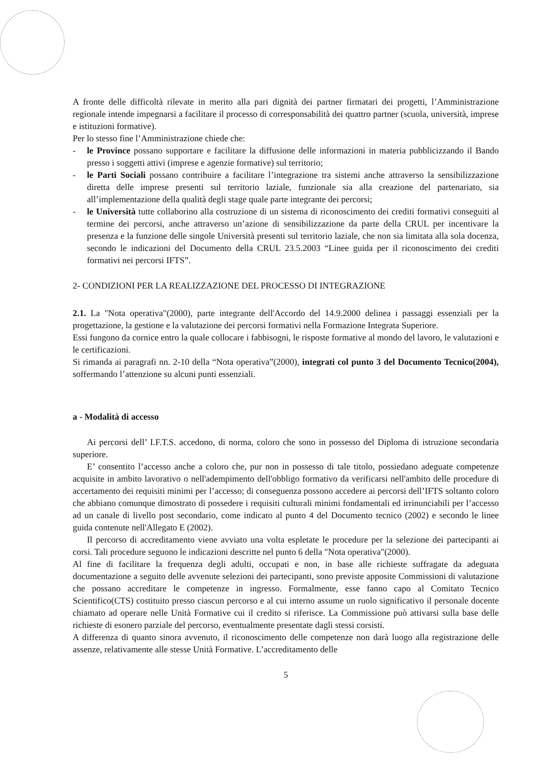A fronte delle difficoltà rilevate in merito alla pari dignità dei partner firmatari dei progetti, l’Amministrazione regionale intende impegnarsi a facilitare il processo di corresponsabilità dei quattro partner (scuola, università, imprese e istituzioni formative).
Per lo stesso fine l’Amministrazione chiede che:
- le Province possano supportare e facilitare la diffusione delle informazioni in materia pubblicizzando il Bando presso i soggetti attivi (imprese e agenzie formative) sul territorio;
- le Parti Sociali possano contribuire a facilitare l’integrazione tra sistemi anche attraverso la sensibilizzazione diretta delle imprese presenti sul territorio laziale, funzionale sia alla creazione del partenariato, sia all’implementazione della qualità degli stage quale parte integrante dei percorsi;
- le Università tutte collaborino alla costruzione di un sistema di riconoscimento dei crediti formativi conseguiti al termine dei percorsi, anche attraverso un’azione di sensibilizzazione da parte della CRUL per incentivare la presenza e la funzione delle singole Università presenti sul territorio laziale, che non sia limitata alla sola docenza, secondo le indicazioni del Documento della CRUL 23.5.2003 “Linee guida per il riconoscimento dei crediti formativi nei percorsi IFTS”.
2- CONDIZIONI PER LA REALIZZAZIONE DEL PROCESSO DI INTEGRAZIONE
2.1. La "Nota operativa"(2000), parte integrante dell'Accordo del 14.9.2000 delinea i passaggi essenziali per la progettazione, la gestione e la valutazione dei percorsi formativi nella Formazione Integrata Superiore.
Essi fungono da cornice entro la quale collocare i fabbisogni, le risposte formative al mondo del lavoro, le valutazioni e le certificazioni.
Si rimanda ai paragrafi nn. 2-10 della “Nota operativa”(2000), integrati col punto 3 del Documento Tecnico(2004), soffermando l’attenzione su alcuni punti essenziali.
a - Modalità di accesso
Ai percorsi dell’ I.F.T.S. accedono, di norma, coloro che sono in possesso del Diploma di istruzione secondaria superiore.
E’ consentito l’accesso anche a coloro che, pur non in possesso di tale titolo, possiedano adeguate competenze acquisite in ambito lavorativo o nell'adempimento dell'obbligo formativo da verificarsi nell'ambito delle procedure di accertamento dei requisiti minimi per l’accesso; di conseguenza possono accedere ai percorsi dell’IFTS soltanto coloro che abbiano comunque dimostrato di possedere i requisiti culturali minimi fondamentali ed irrinunciabili per l’accesso ad un canale di livello post secondario, come indicato al punto 4 del Documento tecnico (2002) e secondo le linee guida contenute nell'Allegato E (2002).
Il percorso di accreditamento viene avviato una volta espletate le procedure per la selezione dei partecipanti ai corsi. Tali procedure seguono le indicazioni descritte nel punto 6 della "Nota operativa"(2000).
Al fine di facilitare la frequenza degli adulti, occupati e non, in base alle richieste suffragate da adeguata documentazione a seguito delle avvenute selezioni dei partecipanti, sono previste apposite Commissioni di valutazione che possano accreditare le competenze in ingresso. Formalmente, esse fanno capo al Comitato Tecnico Scientifico(CTS) costituito presso ciascun percorso e al cui interno assume un ruolo significativo il personale docente chiamato ad operare nelle Unità Formative cui il credito si riferisce. La Commissione può attivarsi sulla base delle richieste di esonero parziale del percorso, eventualmente presentate dagli stessi corsisti.
A differenza di quanto sinora avvenuto, il riconoscimento delle competenze non darà luogo alla registrazione delle assenze, relativamente alle stesse Unità Formative. L’accreditamento delle
5